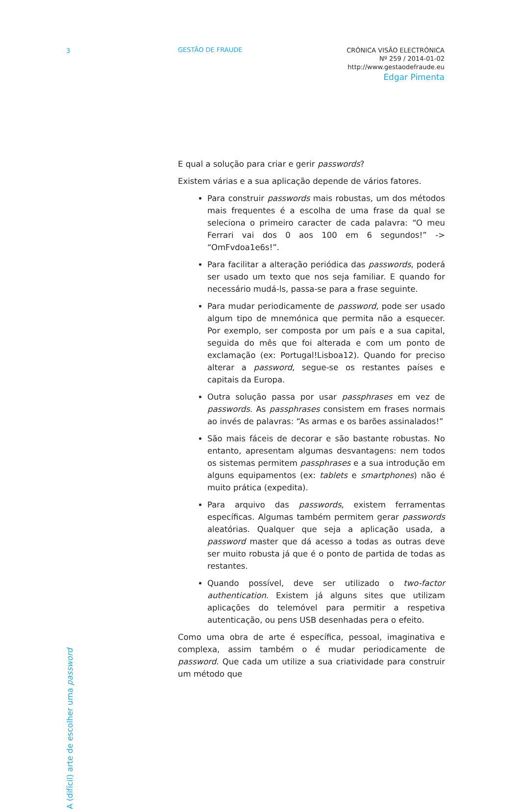3 GESTÃO DE FRAUDE
CRÓNICA VISÃO ELECTRÓNICA
Nº 259 / 2014-01-02
http://www.gestaodefraude.eu
Edgar Pimenta
A (difícil) arte de escolher uma password
E qual a solução para criar e gerir passwords?
Existem várias e a sua aplicação depende de vários fatores.
Para construir passwords mais robustas, um dos métodos mais frequentes é a escolha de uma frase da qual se seleciona o primeiro caracter de cada palavra: “O meu Ferrari vai dos 0 aos 100 em 6 segundos!” -> “OmFvdoa1e6s!”.
Para facilitar a alteração periódica das passwords, poderá ser usado um texto que nos seja familiar. E quando for necessário mudá-ls, passa-se para a frase seguinte.
Para mudar periodicamente de password, pode ser usado algum tipo de mnemónica que permita não a esquecer. Por exemplo, ser composta por um país e a sua capital, seguida do mês que foi alterada e com um ponto de exclamação (ex: Portugal!Lisboa12). Quando for preciso alterar a password, segue-se os restantes países e capitais da Europa.
Outra solução passa por usar passphrases em vez de passwords. As passphrases consistem em frases normais ao invés de palavras: “As armas e os barões assinalados!”
São mais fáceis de decorar e são bastante robustas. No entanto, apresentam algumas desvantagens: nem todos os sistemas permitem passphrases e a sua introdução em alguns equipamentos (ex: tablets e smartphones) não é muito prática (expedita).
Para arquivo das passwords, existem ferramentas específicas. Algumas também permitem gerar passwords aleatórias. Qualquer que seja a aplicação usada, a password master que dá acesso a todas as outras deve ser muito robusta já que é o ponto de partida de todas as restantes.
Quando possível, deve ser utilizado o two-factor authentication. Existem já alguns sites que utilizam aplicações do telemóvel para permitir a respetiva autenticação, ou pens USB desenhadas pera o efeito.
Como uma obra de arte é específica, pessoal, imaginativa e complexa, assim também o é mudar periodicamente de password. Que cada um utilize a sua criatividade para construir um método que